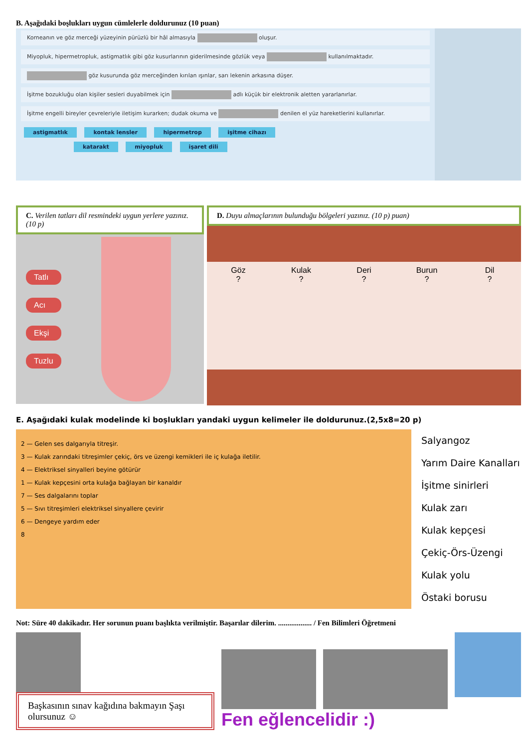B. Aşağıdaki boşlukları uygun cümlelerle doldurunuz (10 puan)
Korneanın ve göz merceği yüzeyinin pürüzlü bir hâl almasıyla oluşur.
Miyopluk, hipermetropluk, astigmatlık gibi göz kusurlarının giderilmesinde gözlük veya kullanılmaktadır.
göz kusurunda göz merceğinden kırılan ışınlar, sarı lekenin arkasına düşer.
İşitme bozukluğu olan kişiler sesleri duyabilmek için adlı küçük bir elektronik aletten yararlanırlar.
İşitme engelli bireyler çevreleriyle iletişim kurarken; dudak okuma ve denilen el yüz hareketlerini kullanırlar.
astigmatlık kontak lensler hipermetrop işitme cihazı
katarakt miyopluk işaret dili
C. Verilen tatları dil resmindeki uygun yerlere yazınız. (10 p)
Tatlı
Acı
Ekşi
Tuzlu
D. Duyu almaçlarının bulunduğu bölgeleri yazınız. (10 p) puan)
Göz
?
Kulak
?
Deri
?
Burun
?
Dil
?
E. Aşağıdaki kulak modelinde ki boşlukları yandaki uygun kelimeler ile doldurunuz.(2,5x8=20 p)
2 — Gelen ses dalgarıyla titreşir.
3 — Kulak zarındaki titreşimler çekiç, örs ve üzengi kemikleri ile iç kulağa iletilir.
4 — Elektriksel sinyalleri beyine götürür
1 — Kulak kepçesini orta kulağa bağlayan bir kanaldır
7 — Ses dalgalarını toplar
5 — Sıvı titreşimleri elektriksel sinyallere çevirir
6 — Dengeye yardım eder
8
Salyangoz
Yarım Daire Kanalları
İşitme sinirleri
Kulak zarı
Kulak kepçesi
Çekiç-Örs-Üzengi
Kulak yolu
Östaki borusu
Not: Süre 40 dakikadır. Her sorunun puanı başlıkta verilmiştir. Başarılar dilerim. .................. / Fen Bilimleri Öğretmeni
Başkasının sınav kağıdına bakmayın Şaşı olursunuz ☺
Fen eğlencelidir :)